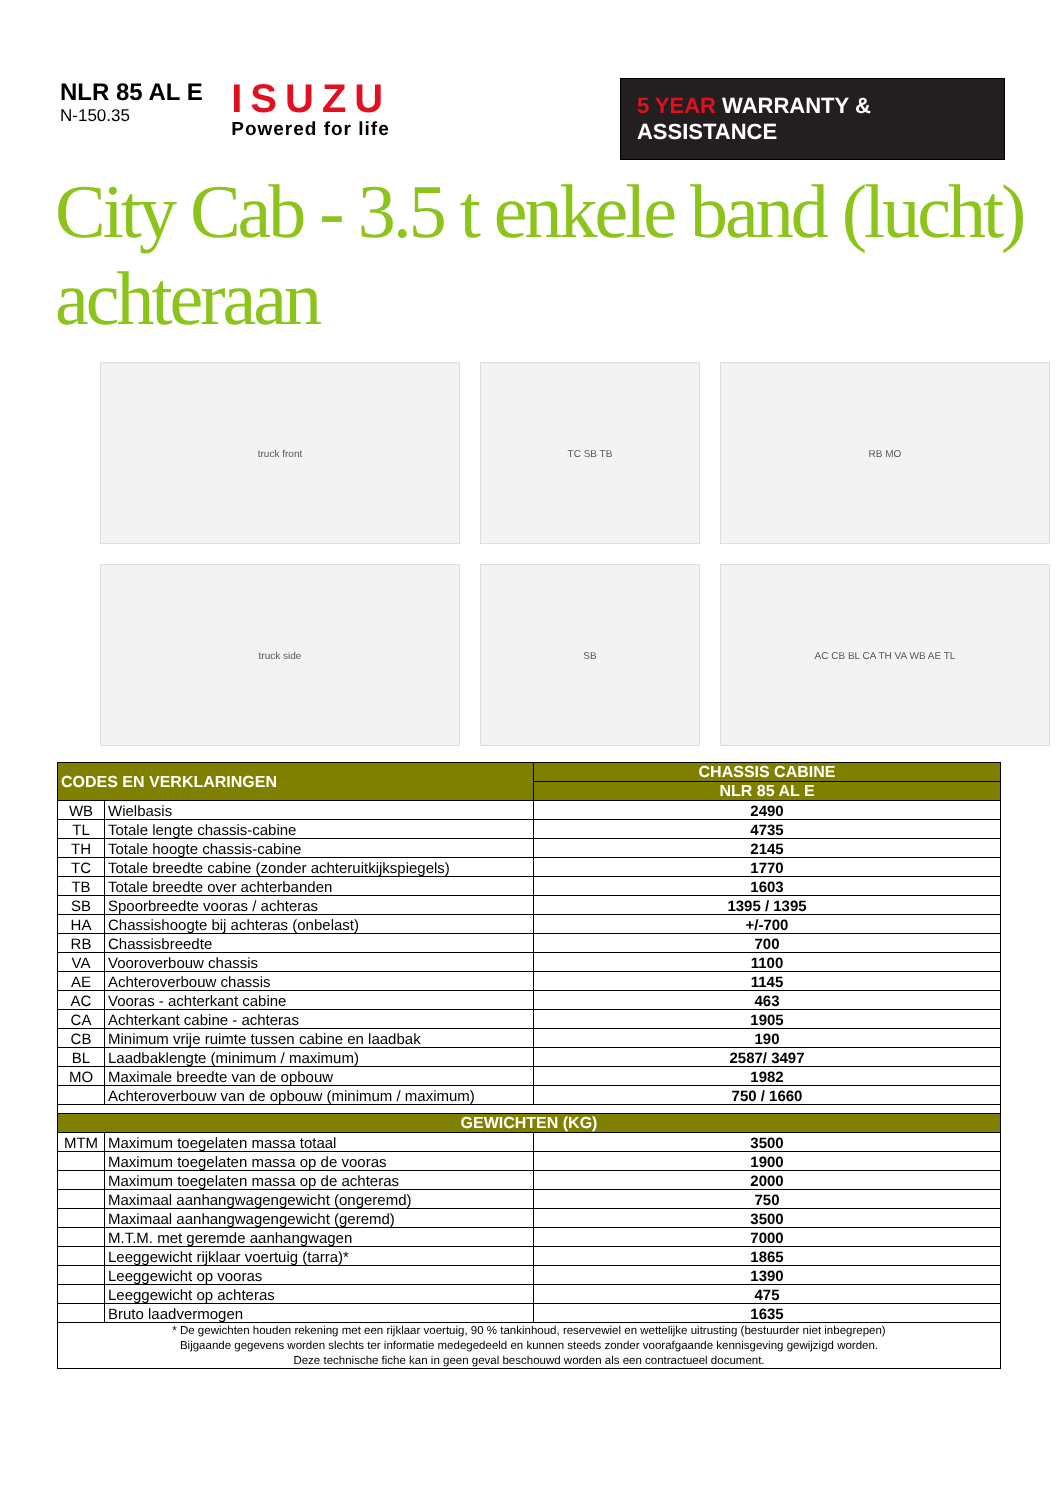NLR 85 AL E
N-150.35
ISUZU
Powered for life
5 YEAR WARRANTY & ASSISTANCE
City Cab - 3.5 t enkele band (lucht) achteraan
truck front
truck side
TC SB TB
SB
RB MO
AC CB BL CA TH VA WB AE TL
| CODES EN VERKLARINGEN | | CHASSIS CABINE |
| --- | --- | --- |
| | | NLR 85 AL E |
| WB | Wielbasis | 2490 |
| TL | Totale lengte chassis-cabine | 4735 |
| TH | Totale hoogte chassis-cabine | 2145 |
| TC | Totale breedte cabine (zonder achteruitkijkspiegels) | 1770 |
| TB | Totale breedte over achterbanden | 1603 |
| SB | Spoorbreedte vooras / achteras | 1395 / 1395 |
| HA | Chassishoogte bij achteras (onbelast) | +/-700 |
| RB | Chassisbreedte | 700 |
| VA | Vooroverbouw chassis | 1100 |
| AE | Achteroverbouw chassis | 1145 |
| AC | Vooras - achterkant cabine | 463 |
| CA | Achterkant cabine - achteras | 1905 |
| CB | Minimum vrije ruimte tussen cabine en laadbak | 190 |
| BL | Laadbaklengte (minimum / maximum) | 2587/ 3497 |
| MO | Maximale breedte van de opbouw | 1982 |
| | Achteroverbouw van de opbouw (minimum / maximum) | 750 / 1660 |
| GEWICHTEN (KG) | | |
| MTM | Maximum toegelaten massa totaal | 3500 |
| | Maximum toegelaten massa op de vooras | 1900 |
| | Maximum toegelaten massa op de achteras | 2000 |
| | Maximaal aanhangwagengewicht (ongeremd) | 750 |
| | Maximaal aanhangwagengewicht (geremd) | 3500 |
| | M.T.M. met geremde aanhangwagen | 7000 |
| | Leeggewicht rijklaar voertuig (tarra)* | 1865 |
| | Leeggewicht op vooras | 1390 |
| | Leeggewicht op achteras | 475 |
| | Bruto laadvermogen | 1635 |
| * De gewichten houden rekening met een rijklaar voertuig, 90 % tankinhoud, reservewiel en wettelijke uitrusting (bestuurder niet inbegrepen) Bijgaande gegevens worden slechts ter informatie medegedeeld en kunnen steeds zonder voorafgaande kennisgeving gewijzigd worden. Deze technische fiche kan in geen geval beschouwd worden als een contractueel document. | | |